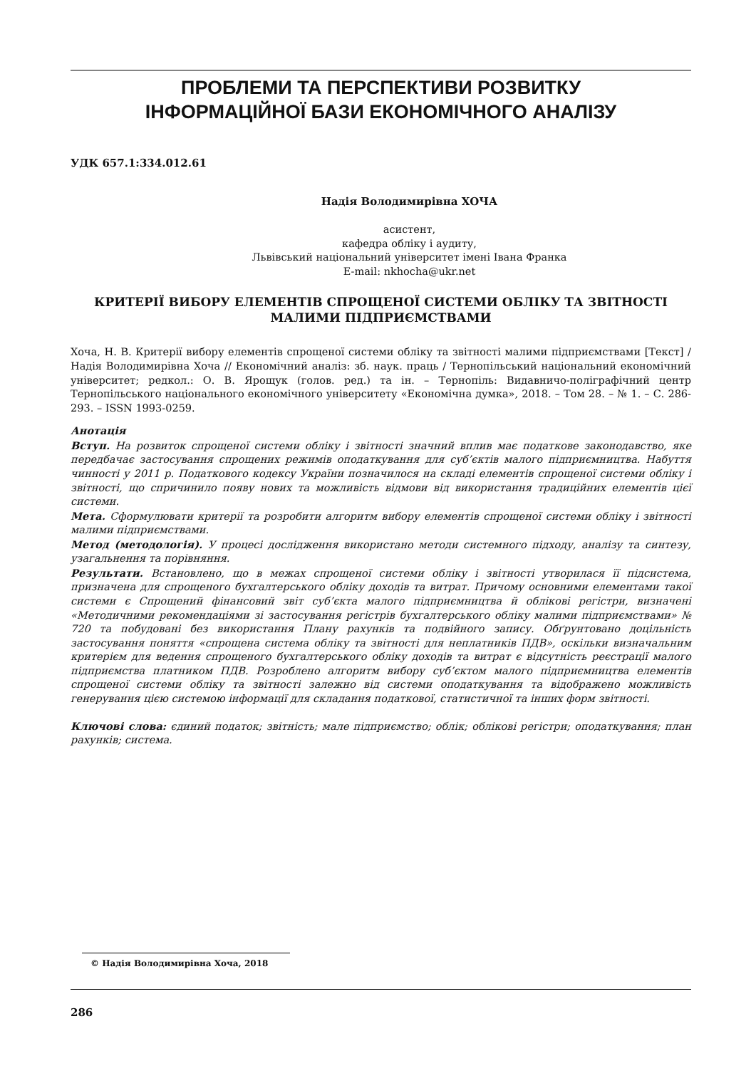ПРОБЛЕМИ ТА ПЕРСПЕКТИВИ РОЗВИТКУ
ІНФОРМАЦІЙНОЇ БАЗИ ЕКОНОМІЧНОГО АНАЛІЗУ
УДК 657.1:334.012.61
Надія Володимирівна ХОЧА
асистент,
кафедра обліку і аудиту,
Львівський національний університет імені Івана Франка
E-mail: nkhocha@ukr.net
КРИТЕРІЇ ВИБОРУ ЕЛЕМЕНТІВ СПРОЩЕНОЇ СИСТЕМИ ОБЛІКУ ТА ЗВІТНОСТІ
МАЛИМИ ПІДПРИЄМСТВАМИ
Хоча, Н. В. Критерії вибору елементів спрощеної системи обліку та звітності малими підприємствами [Текст] / Надія Володимирівна Хоча // Економічний аналіз: зб. наук. праць / Тернопільський національний економічний університет; редкол.: О. В. Ярощук (голов. ред.) та ін. – Тернопіль: Видавничо-поліграфічний центр Тернопільського національного економічного університету «Економічна думка», 2018. – Том 28. – № 1. – С. 286-293. – ISSN 1993-0259.
Анотація
Вступ. На розвиток спрощеної системи обліку і звітності значний вплив має податкове законодавство, яке передбачає застосування спрощених режимів оподаткування для суб’єктів малого підприємництва. Набуття чинності у 2011 р. Податкового кодексу України позначилося на складі елементів спрощеної системи обліку і звітності, що спричинило появу нових та можливість відмови від використання традиційних елементів цієї системи.
Мета. Сформулювати критерії та розробити алгоритм вибору елементів спрощеної системи обліку і звітності малими підприємствами.
Метод (методологія). У процесі дослідження використано методи системного підходу, аналізу та синтезу, узагальнення та порівняння.
Результати. Встановлено, що в межах спрощеної системи обліку і звітності утворилася її підсистема, призначена для спрощеного бухгалтерського обліку доходів та витрат. Причому основними елементами такої системи є Спрощений фінансовий звіт суб’єкта малого підприємництва й облікові регістри, визначені «Методичними рекомендаціями зі застосування регістрів бухгалтерського обліку малими підприємствами» № 720 та побудовані без використання Плану рахунків та подвійного запису. Обґрунтовано доцільність застосування поняття «спрощена система обліку та звітності для неплатників ПДВ», оскільки визначальним критерієм для ведення спрощеного бухгалтерського обліку доходів та витрат є відсутність реєстрації малого підприємства платником ПДВ. Розроблено алгоритм вибору суб’єктом малого підприємництва елементів спрощеної системи обліку та звітності залежно від системи оподаткування та відображено можливість генерування цією системою інформації для складання податкової, статистичної та інших форм звітності.
Ключові слова: єдиний податок; звітність; мале підприємство; облік; облікові регістри; оподаткування; план рахунків; система.
© Надія Володимирівна Хоча, 2018
286